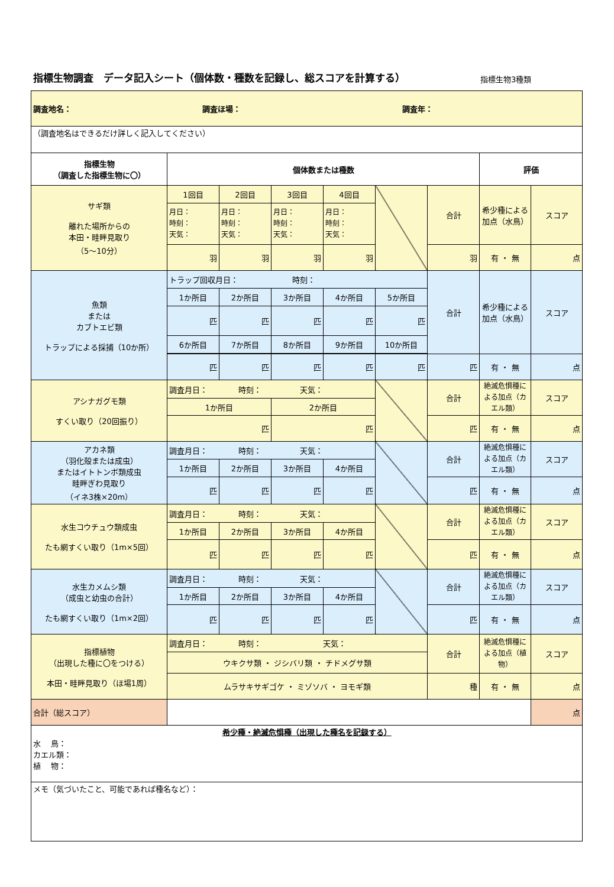指標生物調査　データ記入シート（個体数・種数を記録し、総スコアを計算する）
指標生物3種類
| 調査地名： 調査ほ場： 調査年： | | | | | | | | |
| （調査地名はできるだけ詳しく記入してください） | | | | | | | | |
| 指標生物 （調査した指標生物に〇） | 個体数または種数 | | | | | | 評価 | |
| サギ類 離れた場所からの 本田・畦畔見取り （5〜10分） | 1回目 | 2回目 | 3回目 | 4回目 | | 合計 | 希少種による加点（水鳥） | スコア |
| | 月日： 時刻： 天気： | 月日： 時刻： 天気： | 月日： 時刻： 天気： | 月日： 時刻： 天気： | | | | |
| | 羽 | 羽 | 羽 | 羽 | | 羽 | 有 ・ 無 | 点 |
| 魚類 または カブトエビ類 トラップによる採捕（10か所） | トラップ回収月日： 時刻： | | | | | 合計 | 希少種による加点（水鳥） | スコア |
| | 1か所目 | 2か所目 | 3か所目 | 4か所目 | 5か所目 | | | |
| | 匹 | 匹 | 匹 | 匹 | 匹 | | | |
| | 6か所目 | 7か所目 | 8か所目 | 9か所目 | 10か所目 | | | |
| | 匹 | 匹 | 匹 | 匹 | 匹 | 匹 | 有 ・ 無 | 点 |
| アシナガグモ類 すくい取り（20回振り） | 調査月日： 時刻： 天気： | | | | | 合計 | 絶滅危惧種による加点（カエル類） | スコア |
| | 1か所目 | | 2か所目 | | | | | |
| | 匹 | | 匹 | | | 匹 | 有 ・ 無 | 点 |
| アカネ類 （羽化殻または成虫） またはイトトンボ類成虫 畦畔ぎわ見取り （イネ3株×20m） | 調査月日： 時刻： 天気： | | | | | 合計 | 絶滅危惧種による加点（カエル類） | スコア |
| | 1か所目 | 2か所目 | 3か所目 | 4か所目 | | | | |
| | 匹 | 匹 | 匹 | 匹 | | 匹 | 有 ・ 無 | 点 |
| 水生コウチュウ類成虫 たも網すくい取り（1m×5回） | 調査月日： 時刻： 天気： | | | | | 合計 | 絶滅危惧種による加点（カエル類） | スコア |
| | 1か所目 | 2か所目 | 3か所目 | 4か所目 | | | | |
| | 匹 | 匹 | 匹 | 匹 | | 匹 | 有 ・ 無 | 点 |
| 水生カメムシ類 （成虫と幼虫の合計） たも網すくい取り（1m×2回） | 調査月日： 時刻： 天気： | | | | | 合計 | 絶滅危惧種による加点（カエル類） | スコア |
| | 1か所目 | 2か所目 | 3か所目 | 4か所目 | | | | |
| | 匹 | 匹 | 匹 | 匹 | | 匹 | 有 ・ 無 | 点 |
| 指標植物 （出現した種に〇をつける） 本田・畦畔見取り（ほ場1周） | 調査月日： 時刻： 天気： | | | | | 合計 | 絶滅危惧種による加点（植物） | スコア |
| | ウキクサ類 ・ ジシバリ類 ・ チドメグサ類 | | | | | | | |
| | ムラサキサギゴケ ・ ミゾソバ ・ ヨモギ類 | | | | | 種 | 有 ・ 無 | 点 |
| 合計（総スコア） | | | | | | | | 点 |
| 希少種・絶滅危惧種（出現した種名を記録する） 水 鳥： カエル類： 植 物： | | | | | | | | |
| メモ（気づいたこと、可能であれば種名など）： | | | | | | | | |